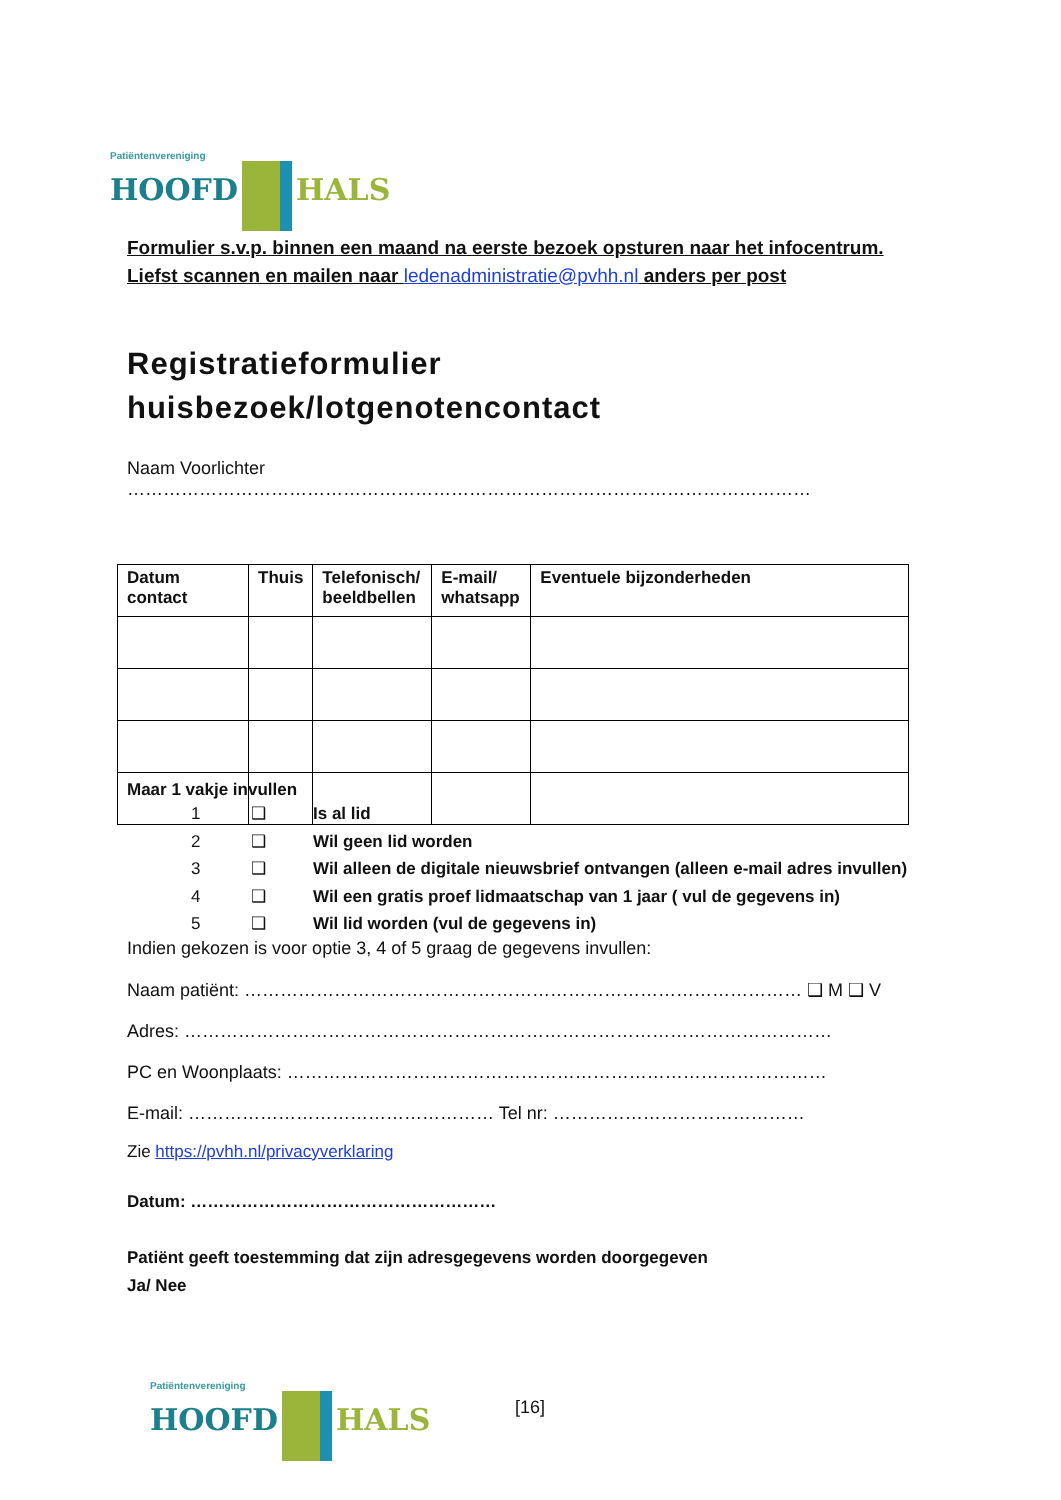Patiëntenvereniging
HOOFD HALS
Formulier s.v.p. binnen een maand na eerste bezoek opsturen naar het infocentrum.
Liefst scannen en mailen naar ledenadministratie@pvhh.nl anders per post
Registratieformulier
huisbezoek/lotgenotencontact
Naam Voorlichter ……………………………………………………………………………………………………
| Datum contact | Thuis | Telefonisch/ beeldbellen | E-mail/ whatsapp | Eventuele bijzonderheden |
| --- | --- | --- | --- | --- |
Maar 1 vakje invullen
1 ❑ Is al lid
2 ❑ Wil geen lid worden
3 ❑ Wil alleen de digitale nieuwsbrief ontvangen (alleen e-mail adres invullen)
4 ❑ Wil een gratis proef lidmaatschap van 1 jaar ( vul de gegevens in)
5 ❑ Wil lid worden (vul de gegevens in)
Indien gekozen is voor optie 3, 4 of 5 graag de gegevens invullen:
Naam patiënt: ………………………………………………………………………………… ❑ M ❑ V
Adres: ………………………………………………………………………………………………
PC en Woonplaats: ………………………………………………………………………………
E-mail: …………………………………………… Tel nr: ……………………………………
Zie https://pvhh.nl/privacyverklaring
Datum: ………………………………………………
Patiënt geeft toestemming dat zijn adresgegevens worden doorgegeven
Ja/ Nee
Patiëntenvereniging
HOOFD HALS
[16]